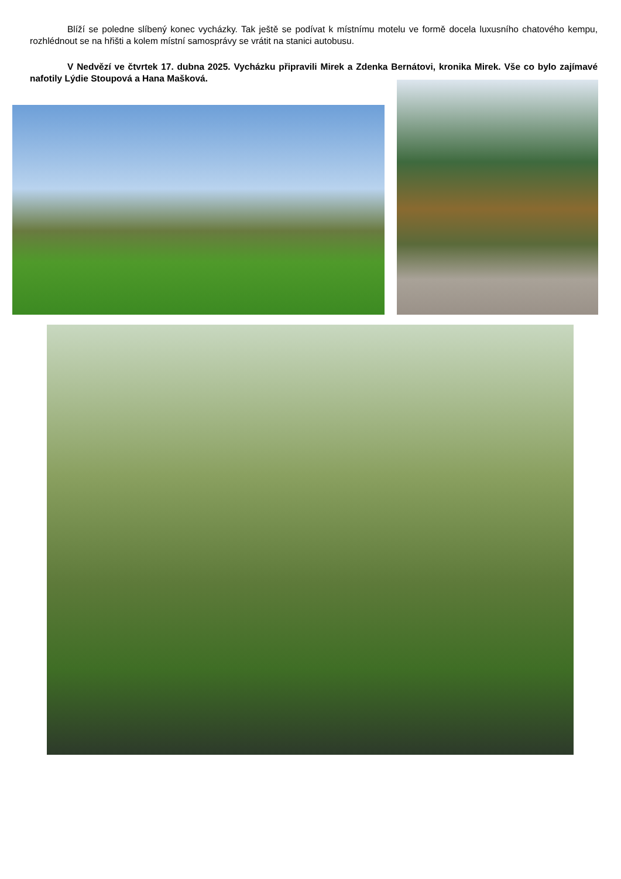Blíží se poledne slíbený konec vycházky. Tak ještě se podívat k místnímu motelu ve formě docela luxusního chatového kempu, rozhlédnout se na hřišti a kolem místní samosprávy se vrátit na stanici autobusu.
V Nedvězí ve čtvrtek 17. dubna 2025. Vycházku připravili Mirek a Zdenka Bernátovi, kronika Mirek. Vše co bylo zajímavé nafotily Lýdie Stoupová a Hana Mašková.